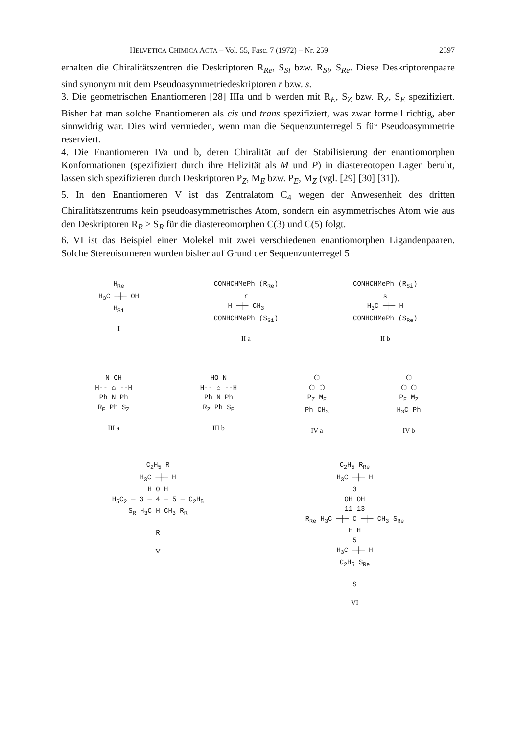HELVETICA CHIMICA ACTA – Vol. 55, Fasc. 7 (1972) – Nr. 259 2597
erhalten die Chiralitätszentren die Deskriptoren R<sub>Re</sub>, S<sub>Si</sub> bzw. R<sub>Si</sub>, S<sub>Re</sub>. Diese Deskriptorenpaare sind synonym mit dem Pseudoasymmetriedeskriptoren r bzw. s.
3. Die geometrischen Enantiomeren [28] IIIa und b werden mit R<sub>E</sub>, S<sub>Z</sub> bzw. R<sub>Z</sub>, S<sub>E</sub> spezifiziert. Bisher hat man solche Enantiomeren als cis und trans spezifiziert, was zwar formell richtig, aber sinnwidrig war. Dies wird vermieden, wenn man die Sequenzunterregel 5 für Pseudoasymmetrie reserviert.
4. Die Enantiomeren IVa und b, deren Chiralität auf der Stabilisierung der enantiomorphen Konformationen (spezifiziert durch ihre Helizität als M und P) in diastereotopen Lagen beruht, lassen sich spezifizieren durch Deskriptoren P<sub>Z</sub>, M<sub>E</sub> bzw. P<sub>E</sub>, M<sub>Z</sub> (vgl. [29] [30] [31]).
5. In den Enantiomeren V ist das Zentralatom C<sub>4</sub> wegen der Anwesenheit des dritten Chiralitätszentrums kein pseudoasymmetrisches Atom, sondern ein asymmetrisches Atom wie aus den Deskriptoren R<sub>R</sub> > S<sub>R</sub> für die diastereomorphen C(3) und C(5) folgt.
6. VI ist das Beispiel einer Molekel mit zwei verschiedenen enantiomorphen Ligandenpaaren. Solche Stereoisomeren wurden bisher auf Grund der Sequenzunterregel 5
H<sub>Re</sub>
H<sub>3</sub>C ─┼─ OH
H<sub>Si</sub>
I
CONHCHMePh (R<sub>Re</sub>)
r
H ─┼─ CH<sub>3</sub>
CONHCHMePh (S<sub>Si</sub>)
II a
CONHCHMePh (R<sub>Si</sub>)
s
H<sub>3</sub>C ─┼─ H
CONHCHMePh (S<sub>Re</sub>)
II b
N–OH
H-- ⌂ --H
Ph N Ph
R<sub>E</sub> Ph S<sub>Z</sub>
III a
HO–N
H-- ⌂ --H
Ph N Ph
R<sub>Z</sub> Ph S<sub>E</sub>
III b
⬡
⬡ ⬡
P<sub>Z</sub> M<sub>E</sub>
Ph CH<sub>3</sub>
IV a
⬡
⬡ ⬡
P<sub>E</sub> M<sub>Z</sub>
H<sub>3</sub>C Ph
IV b
C<sub>2</sub>H<sub>5</sub> R
H<sub>3</sub>C ─┼─ H
H O H
H<sub>5</sub>C<sub>2</sub> ─ 3 ─ 4 ─ 5 ─ C<sub>2</sub>H<sub>5</sub>
S<sub>R</sub> H<sub>3</sub>C H CH<sub>3</sub> R<sub>R</sub>
R
V
C<sub>2</sub>H<sub>5</sub> R<sub>Re</sub>
H<sub>3</sub>C ─┼─ H
3
OH OH
11 13
R<sub>Re</sub> H<sub>3</sub>C ─┼─ C ─┼─ CH<sub>3</sub> S<sub>Re</sub>
H H
5
H<sub>3</sub>C ─┼─ H
C<sub>2</sub>H<sub>5</sub> S<sub>Re</sub>
S
VI